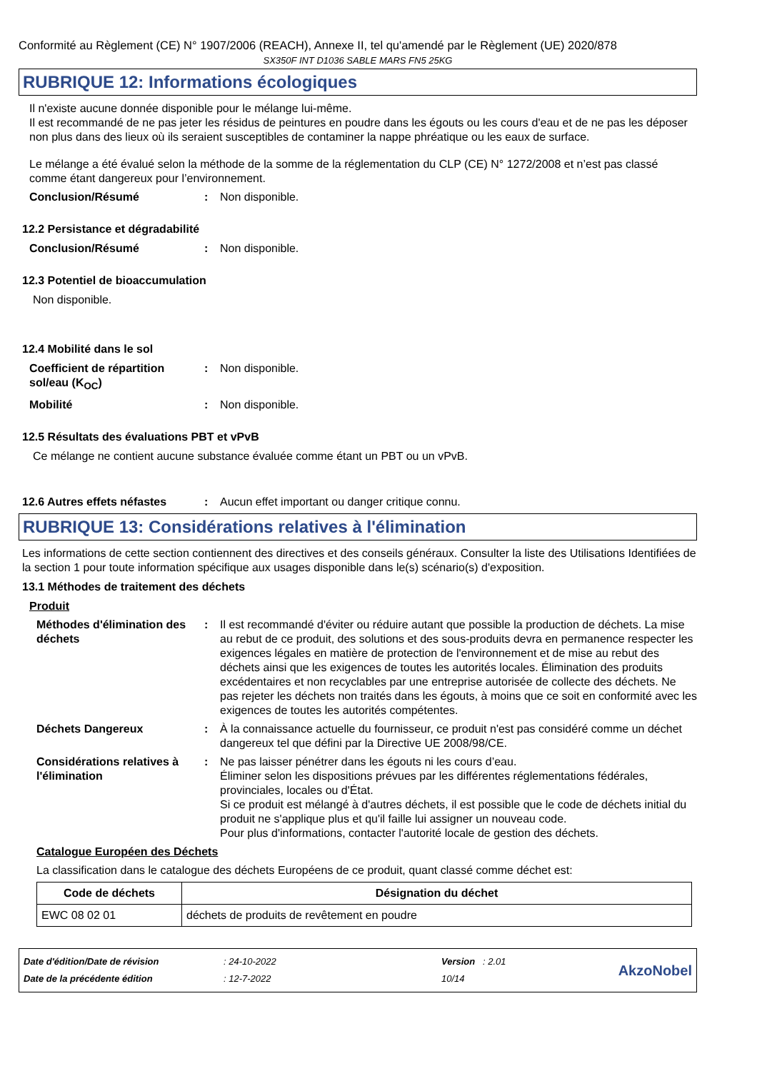Conformité au Règlement (CE) N° 1907/2006 (REACH), Annexe II, tel qu'amendé par le Règlement (UE) 2020/878
SX350F INT D1036 SABLE MARS FN5 25KG
RUBRIQUE 12: Informations écologiques
Il n'existe aucune donnée disponible pour le mélange lui-même.
Il est recommandé de ne pas jeter les résidus de peintures en poudre dans les égouts ou les cours d'eau et de ne pas les déposer non plus dans des lieux où ils seraient susceptibles de contaminer la nappe phréatique ou les eaux de surface.
Le mélange a été évalué selon la méthode de la somme de la réglementation du CLP (CE) N° 1272/2008 et n’est pas classé comme étant dangereux pour l’environnement.
Conclusion/Résumé : Non disponible.
12.2 Persistance et dégradabilité
Conclusion/Résumé : Non disponible.
12.3 Potentiel de bioaccumulation
Non disponible.
12.4 Mobilité dans le sol
Coefficient de répartition sol/eau (K<sub>OC</sub>)
: Non disponible.
Mobilité : Non disponible.
12.5 Résultats des évaluations PBT et vPvB
Ce mélange ne contient aucune substance évaluée comme étant un PBT ou un vPvB.
12.6 Autres effets néfastes
: Aucun effet important ou danger critique connu.
RUBRIQUE 13: Considérations relatives à l'élimination
Les informations de cette section contiennent des directives et des conseils généraux. Consulter la liste des Utilisations Identifiées de la section 1 pour toute information spécifique aux usages disponible dans le(s) scénario(s) d'exposition.
13.1 Méthodes de traitement des déchets
Produit
Méthodes d'élimination des déchets
: Il est recommandé d'éviter ou réduire autant que possible la production de déchets. La mise au rebut de ce produit, des solutions et des sous-produits devra en permanence respecter les exigences légales en matière de protection de l'environnement et de mise au rebut des déchets ainsi que les exigences de toutes les autorités locales. Élimination des produits excédentaires et non recyclables par une entreprise autorisée de collecte des déchets. Ne pas rejeter les déchets non traités dans les égouts, à moins que ce soit en conformité avec les exigences de toutes les autorités compétentes.
Déchets Dangereux : À la connaissance actuelle du fournisseur, ce produit n'est pas considéré comme un déchet dangereux tel que défini par la Directive UE 2008/98/CE.
Considérations relatives à l'élimination
: Ne pas laisser pénétrer dans les égouts ni les cours d’eau.
Éliminer selon les dispositions prévues par les différentes réglementations fédérales, provinciales, locales ou d'État.
Si ce produit est mélangé à d'autres déchets, il est possible que le code de déchets initial du produit ne s'applique plus et qu'il faille lui assigner un nouveau code.
Pour plus d'informations, contacter l'autorité locale de gestion des déchets.
Catalogue Européen des Déchets
La classification dans le catalogue des déchets Européens de ce produit, quant classé comme déchet est:
| Code de déchets | Désignation du déchet |
| --- | --- |
| EWC 08 02 01 | déchets de produits de revêtement en poudre |
Date d'édition/Date de révision
Date de la précédente édition
: 24-10-2022
: 12-7-2022
Version : 2.01
10/14
AkzoNobel